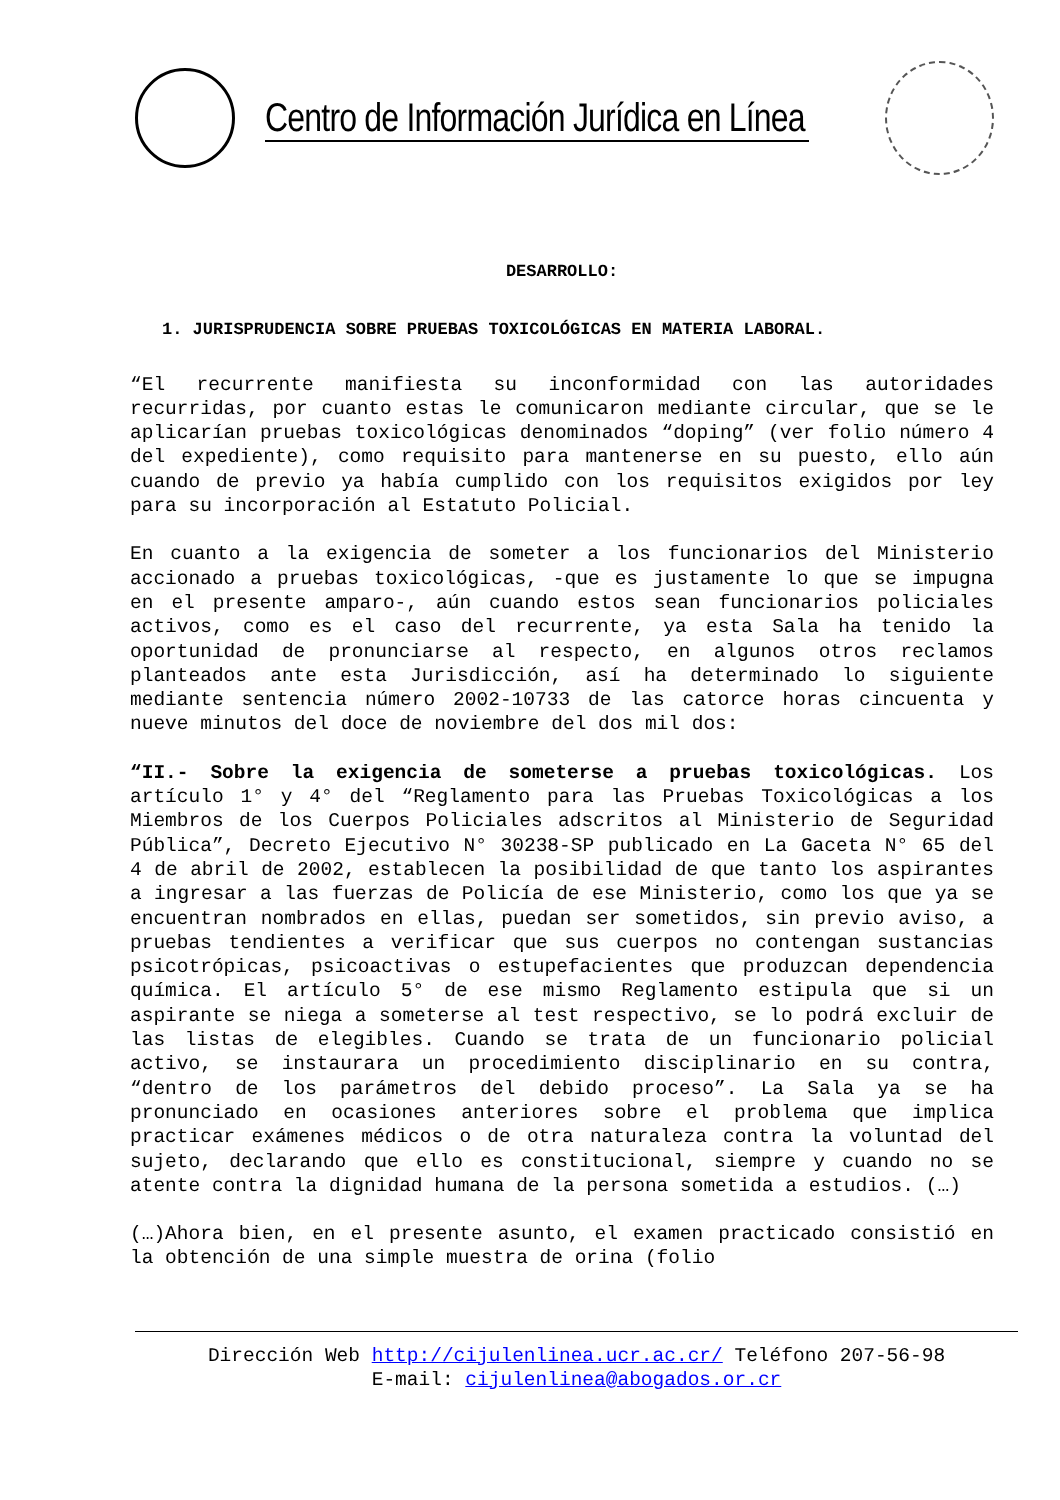Centro de Información Jurídica en Línea
DESARROLLO:
1. JURISPRUDENCIA SOBRE PRUEBAS TOXICOLÓGICAS EN MATERIA LABORAL.
“El recurrente manifiesta su inconformidad con las autoridades recurridas, por cuanto estas le comunicaron mediante circular, que se le aplicarían pruebas toxicológicas denominados “doping” (ver folio número 4 del expediente), como requisito para mantenerse en su puesto, ello aún cuando de previo ya había cumplido con los requisitos exigidos por ley para su incorporación al Estatuto Policial.
En cuanto a la exigencia de someter a los funcionarios del Ministerio accionado a pruebas toxicológicas, -que es justamente lo que se impugna en el presente amparo-, aún cuando estos sean funcionarios policiales activos, como es el caso del recurrente, ya esta Sala ha tenido la oportunidad de pronunciarse al respecto, en algunos otros reclamos planteados ante esta Jurisdicción, así ha determinado lo siguiente mediante sentencia número 2002-10733 de las catorce horas cincuenta y nueve minutos del doce de noviembre del dos mil dos:
“II.- Sobre la exigencia de someterse a pruebas toxicológicas. Los artículo 1° y 4° del “Reglamento para las Pruebas Toxicológicas a los Miembros de los Cuerpos Policiales adscritos al Ministerio de Seguridad Pública”, Decreto Ejecutivo N° 30238-SP publicado en La Gaceta N° 65 del 4 de abril de 2002, establecen la posibilidad de que tanto los aspirantes a ingresar a las fuerzas de Policía de ese Ministerio, como los que ya se encuentran nombrados en ellas, puedan ser sometidos, sin previo aviso, a pruebas tendientes a verificar que sus cuerpos no contengan sustancias psicotrópicas, psicoactivas o estupefacientes que produzcan dependencia química. El artículo 5° de ese mismo Reglamento estipula que si un aspirante se niega a someterse al test respectivo, se lo podrá excluir de las listas de elegibles. Cuando se trata de un funcionario policial activo, se instaurara un procedimiento disciplinario en su contra, “dentro de los parámetros del debido proceso”. La Sala ya se ha pronunciado en ocasiones anteriores sobre el problema que implica practicar exámenes médicos o de otra naturaleza contra la voluntad del sujeto, declarando que ello es constitucional, siempre y cuando no se atente contra la dignidad humana de la persona sometida a estudios. (…)
(…)Ahora bien, en el presente asunto, el examen practicado consistió en la obtención de una simple muestra de orina (folio
Dirección Web http://cijulenlinea.ucr.ac.cr/ Teléfono 207-56-98
E-mail: cijulenlinea@abogados.or.cr